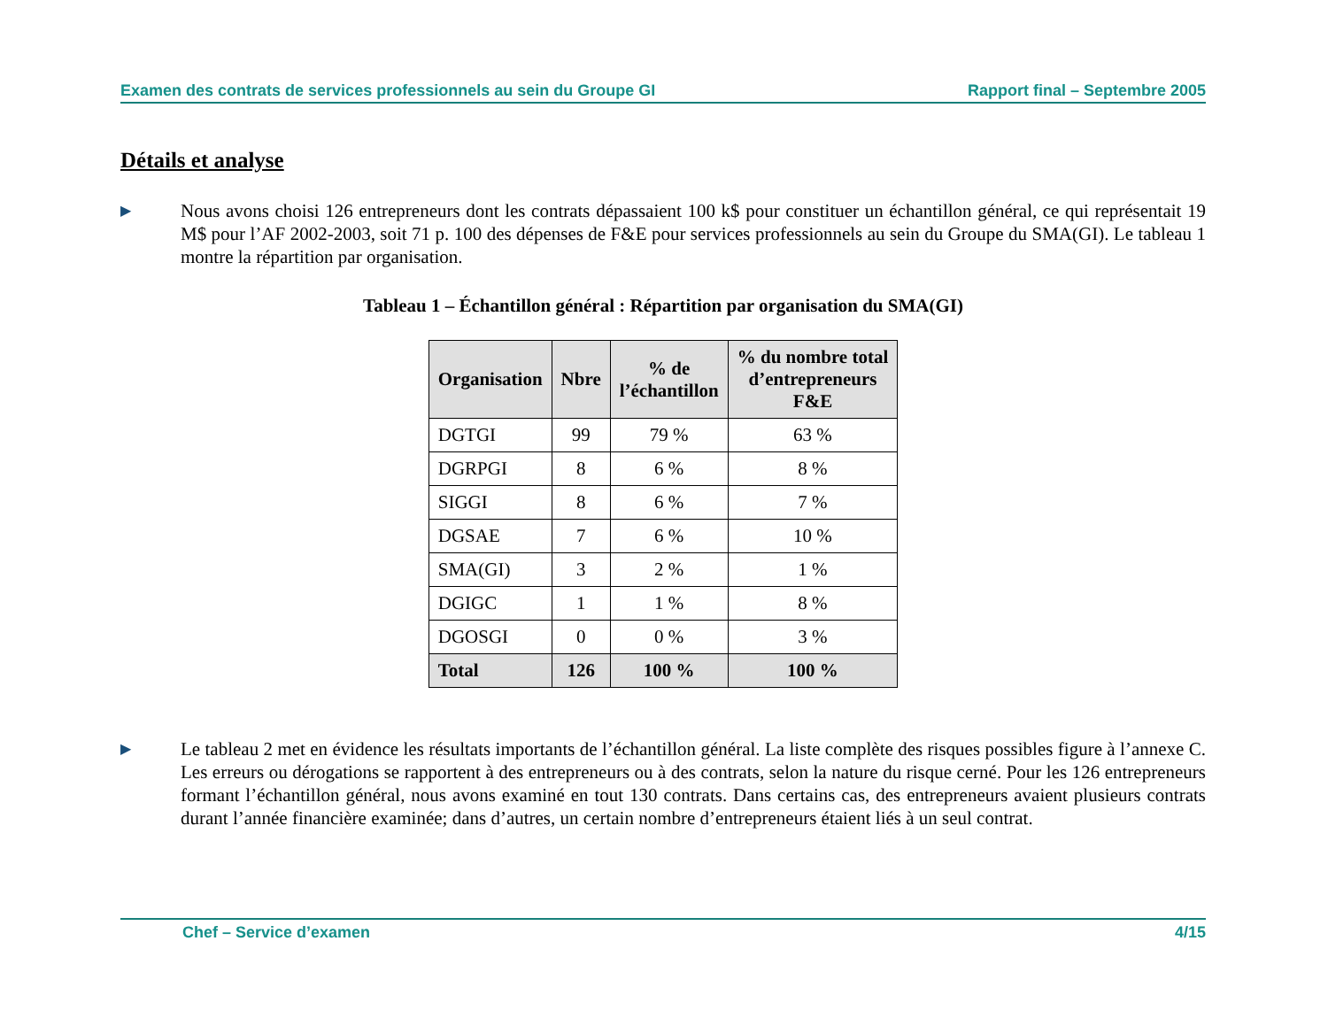Examen des contrats de services professionnels au sein du Groupe GI Rapport final – Septembre 2005
Détails et analyse
▶
Nous avons choisi 126 entrepreneurs dont les contrats dépassaient 100 k$ pour constituer un échantillon général, ce qui représentait 19 M$ pour l’AF 2002-2003, soit 71 p. 100 des dépenses de F&E pour services professionnels au sein du Groupe du SMA(GI). Le tableau 1 montre la répartition par organisation.
Tableau 1 – Échantillon général : Répartition par organisation du SMA(GI)
| Organisation | Nbre | % de l’échantillon | % du nombre total d’entrepreneurs F&E |
| --- | --- | --- | --- |
| DGTGI | 99 | 79 % | 63 % |
| DGRPGI | 8 | 6 % | 8 % |
| SIGGI | 8 | 6 % | 7 % |
| DGSAE | 7 | 6 % | 10 % |
| SMA(GI) | 3 | 2 % | 1 % |
| DGIGC | 1 | 1 % | 8 % |
| DGOSGI | 0 | 0 % | 3 % |
| Total | 126 | 100 % | 100 % |
▶
Le tableau 2 met en évidence les résultats importants de l’échantillon général. La liste complète des risques possibles figure à l’annexe C. Les erreurs ou dérogations se rapportent à des entrepreneurs ou à des contrats, selon la nature du risque cerné. Pour les 126 entrepreneurs formant l’échantillon général, nous avons examiné en tout 130 contrats. Dans certains cas, des entrepreneurs avaient plusieurs contrats durant l’année financière examinée; dans d’autres, un certain nombre d’entrepreneurs étaient liés à un seul contrat.
Chef – Service d’examen 4/15